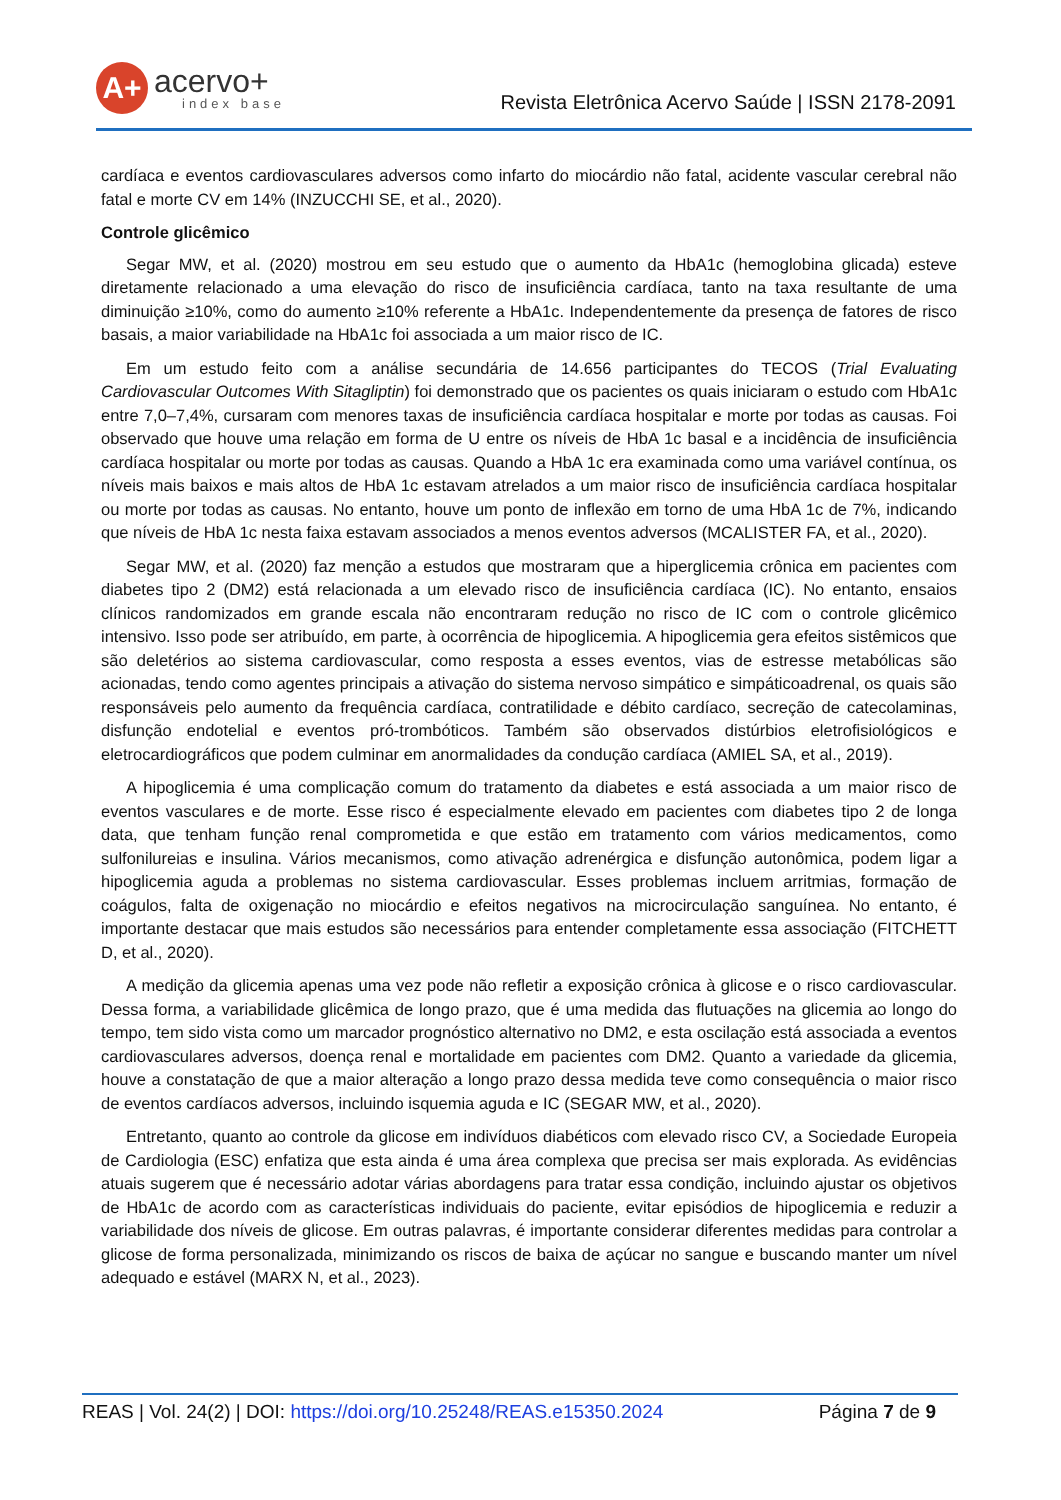A+
acervo+
index base
Revista Eletrônica Acervo Saúde | ISSN 2178-2091
cardíaca e eventos cardiovasculares adversos como infarto do miocárdio não fatal, acidente vascular cerebral não fatal e morte CV em 14% (INZUCCHI SE, et al., 2020).
Controle glicêmico
Segar MW, et al. (2020) mostrou em seu estudo que o aumento da HbA1c (hemoglobina glicada) esteve diretamente relacionado a uma elevação do risco de insuficiência cardíaca, tanto na taxa resultante de uma diminuição ≥10%, como do aumento ≥10% referente a HbA1c. Independentemente da presença de fatores de risco basais, a maior variabilidade na HbA1c foi associada a um maior risco de IC.
Em um estudo feito com a análise secundária de 14.656 participantes do TECOS (Trial Evaluating Cardiovascular Outcomes With Sitagliptin) foi demonstrado que os pacientes os quais iniciaram o estudo com HbA1c entre 7,0–7,4%, cursaram com menores taxas de insuficiência cardíaca hospitalar e morte por todas as causas. Foi observado que houve uma relação em forma de U entre os níveis de HbA 1c basal e a incidência de insuficiência cardíaca hospitalar ou morte por todas as causas. Quando a HbA 1c era examinada como uma variável contínua, os níveis mais baixos e mais altos de HbA 1c estavam atrelados a um maior risco de insuficiência cardíaca hospitalar ou morte por todas as causas. No entanto, houve um ponto de inflexão em torno de uma HbA 1c de 7%, indicando que níveis de HbA 1c nesta faixa estavam associados a menos eventos adversos (MCALISTER FA, et al., 2020).
Segar MW, et al. (2020) faz menção a estudos que mostraram que a hiperglicemia crônica em pacientes com diabetes tipo 2 (DM2) está relacionada a um elevado risco de insuficiência cardíaca (IC). No entanto, ensaios clínicos randomizados em grande escala não encontraram redução no risco de IC com o controle glicêmico intensivo. Isso pode ser atribuído, em parte, à ocorrência de hipoglicemia. A hipoglicemia gera efeitos sistêmicos que são deletérios ao sistema cardiovascular, como resposta a esses eventos, vias de estresse metabólicas são acionadas, tendo como agentes principais a ativação do sistema nervoso simpático e simpáticoadrenal, os quais são responsáveis pelo aumento da frequência cardíaca, contratilidade e débito cardíaco, secreção de catecolaminas, disfunção endotelial e eventos pró-trombóticos. Também são observados distúrbios eletrofisiológicos e eletrocardiográficos que podem culminar em anormalidades da condução cardíaca (AMIEL SA, et al., 2019).
A hipoglicemia é uma complicação comum do tratamento da diabetes e está associada a um maior risco de eventos vasculares e de morte. Esse risco é especialmente elevado em pacientes com diabetes tipo 2 de longa data, que tenham função renal comprometida e que estão em tratamento com vários medicamentos, como sulfonilureias e insulina. Vários mecanismos, como ativação adrenérgica e disfunção autonômica, podem ligar a hipoglicemia aguda a problemas no sistema cardiovascular. Esses problemas incluem arritmias, formação de coágulos, falta de oxigenação no miocárdio e efeitos negativos na microcirculação sanguínea. No entanto, é importante destacar que mais estudos são necessários para entender completamente essa associação (FITCHETT D, et al., 2020).
A medição da glicemia apenas uma vez pode não refletir a exposição crônica à glicose e o risco cardiovascular. Dessa forma, a variabilidade glicêmica de longo prazo, que é uma medida das flutuações na glicemia ao longo do tempo, tem sido vista como um marcador prognóstico alternativo no DM2, e esta oscilação está associada a eventos cardiovasculares adversos, doença renal e mortalidade em pacientes com DM2. Quanto a variedade da glicemia, houve a constatação de que a maior alteração a longo prazo dessa medida teve como consequência o maior risco de eventos cardíacos adversos, incluindo isquemia aguda e IC (SEGAR MW, et al., 2020).
Entretanto, quanto ao controle da glicose em indivíduos diabéticos com elevado risco CV, a Sociedade Europeia de Cardiologia (ESC) enfatiza que esta ainda é uma área complexa que precisa ser mais explorada. As evidências atuais sugerem que é necessário adotar várias abordagens para tratar essa condição, incluindo ajustar os objetivos de HbA1c de acordo com as características individuais do paciente, evitar episódios de hipoglicemia e reduzir a variabilidade dos níveis de glicose. Em outras palavras, é importante considerar diferentes medidas para controlar a glicose de forma personalizada, minimizando os riscos de baixa de açúcar no sangue e buscando manter um nível adequado e estável (MARX N, et al., 2023).
REAS | Vol. 24(2) | DOI: https://doi.org/10.25248/REAS.e15350.2024
Página 7 de 9